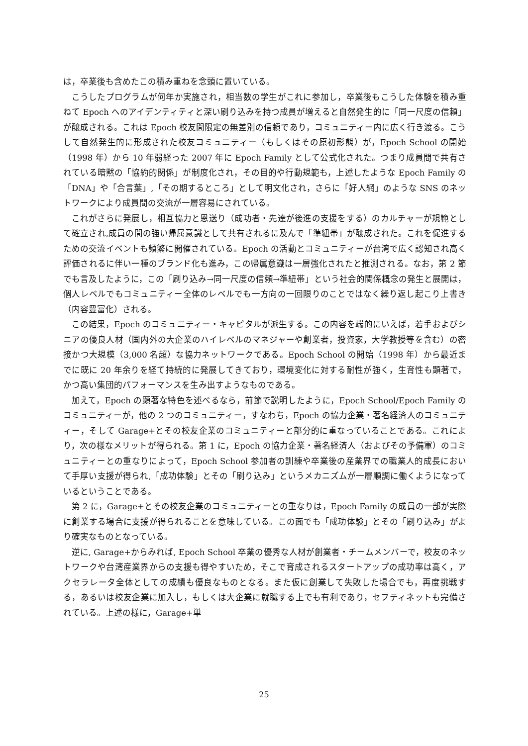は，卒業後も含めたこの積み重ねを念頭に置いている。
こうしたプログラムが何年か実施され，相当数の学生がこれに参加し，卒業後もこうした体験を積み重ねて Epoch へのアイデンティティと深い刷り込みを持つ成員が増えると自然発生的に「同一尺度の信頼」が醸成される。これは Epoch 校友間限定の無差別の信頼であり，コミュニティー内に広く行き渡る。こうして自然発生的に形成された校友コミュニティー（もしくはその原初形態）が，Epoch School の開始（1998 年）から 10 年弱経った 2007 年に Epoch Family として公式化された。つまり成員間で共有されている暗黙の「協約的関係」が制度化され，その目的や行動規範も，上述したような Epoch Family の「DNA」や「合言葉」,「その期するところ」として明文化され，さらに「好人網」のような SNS のネットワークにより成員間の交流が一層容易にされている。
これがさらに発展し，相互協力と恩送り（成功者・先達が後進の支援をする）のカルチャーが規範として確立され,成員の間の強い帰属意識として共有されるに及んで「準紐帯」が醸成された。これを促進するための交流イベントも頻繁に開催されている。Epoch の活動とコミュニティーが台湾で広く認知され高く評価されるに伴い一種のブランド化も進み，この帰属意識は一層強化されたと推測される。なお，第 2 節でも言及したように，この「刷り込み→同一尺度の信頼→準紐帯」という社会的関係概念の発生と展開は，個人レベルでもコミュニティー全体のレベルでも一方向の一回限りのことではなく繰り返し起こり上書き（内容豊富化）される。
この結果，Epoch のコミュニティー・キャピタルが派生する。この内容を端的にいえば，若手およびシニアの優良人材（国内外の大企業のハイレベルのマネジャーや創業者，投資家，大学教授等を含む）の密接かつ大規模（3,000 名超）な協力ネットワークである。Epoch School の開始（1998 年）から最近までに既に 20 年余りを経て持続的に発展してきており，環境変化に対する耐性が強く，生育性も顕著で，かつ高い集団的パフォーマンスを生み出すようなものである。
加えて，Epoch の顕著な特色を述べるなら，前節で説明したように，Epoch School/Epoch Family のコミュニティーが，他の 2 つのコミュニティー，すなわち，Epoch の協力企業・著名経済人のコミュニティー，そして Garage+とその校友企業のコミュニティーと部分的に重なっていることである。これにより，次の様なメリットが得られる。第 1 に，Epoch の協力企業・著名経済人（およびその予備軍）のコミュニティーとの重なりによって，Epoch School 参加者の訓練や卒業後の産業界での職業人的成長において手厚い支援が得られ,「成功体験」とその「刷り込み」というメカニズムが一層順調に働くようになっているということである。
第 2 に，Garage+とその校友企業のコミュニティーとの重なりは，Epoch Family の成員の一部が実際に創業する場合に支援が得られることを意味している。この面でも「成功体験」とその「刷り込み」がより確実なものとなっている。
逆に, Garage+からみれば, Epoch School 卒業の優秀な人材が創業者・チームメンバーで，校友のネットワークや台湾産業界からの支援も得やすいため，そこで育成されるスタートアップの成功率は高く，アクセラレータ全体としての成績も優良なものとなる。また仮に創業して失敗した場合でも，再度挑戦する，あるいは校友企業に加入し，もしくは大企業に就職する上でも有利であり，セフティネットも完備されている。上述の様に，Garage+単
25